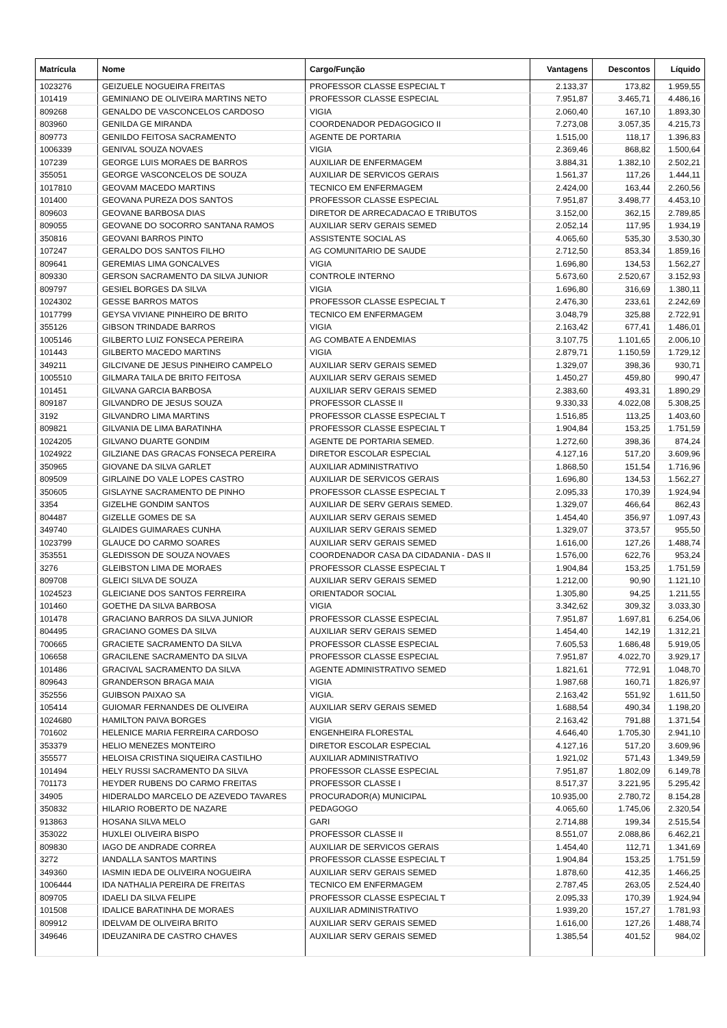| Matrícula | Nome | Cargo/Função | Vantagens | Descontos | Líquido |
| --- | --- | --- | --- | --- | --- |
| 1023276 | GEIZUELE NOGUEIRA FREITAS | PROFESSOR CLASSE ESPECIAL T | 2.133,37 | 173,82 | 1.959,55 |
| 101419 | GEMINIANO DE OLIVEIRA MARTINS NETO | PROFESSOR CLASSE ESPECIAL | 7.951,87 | 3.465,71 | 4.486,16 |
| 809268 | GENALDO DE VASCONCELOS CARDOSO | VIGIA | 2.060,40 | 167,10 | 1.893,30 |
| 803960 | GENILDA GE MIRANDA | COORDENADOR PEDAGOGICO II | 7.273,08 | 3.057,35 | 4.215,73 |
| 809773 | GENILDO FEITOSA SACRAMENTO | AGENTE DE PORTARIA | 1.515,00 | 118,17 | 1.396,83 |
| 1006339 | GENIVAL SOUZA NOVAES | VIGIA | 2.369,46 | 868,82 | 1.500,64 |
| 107239 | GEORGE LUIS MORAES DE BARROS | AUXILIAR DE ENFERMAGEM | 3.884,31 | 1.382,10 | 2.502,21 |
| 355051 | GEORGE VASCONCELOS DE SOUZA | AUXILIAR DE SERVICOS GERAIS | 1.561,37 | 117,26 | 1.444,11 |
| 1017810 | GEOVAM MACEDO MARTINS | TECNICO EM ENFERMAGEM | 2.424,00 | 163,44 | 2.260,56 |
| 101400 | GEOVANA PUREZA DOS SANTOS | PROFESSOR CLASSE ESPECIAL | 7.951,87 | 3.498,77 | 4.453,10 |
| 809603 | GEOVANE BARBOSA DIAS | DIRETOR DE ARRECADACAO E TRIBUTOS | 3.152,00 | 362,15 | 2.789,85 |
| 809055 | GEOVANE DO SOCORRO SANTANA RAMOS | AUXILIAR SERV GERAIS SEMED | 2.052,14 | 117,95 | 1.934,19 |
| 350816 | GEOVANI BARROS PINTO | ASSISTENTE SOCIAL AS | 4.065,60 | 535,30 | 3.530,30 |
| 107247 | GERALDO DOS SANTOS FILHO | AG COMUNITARIO DE SAUDE | 2.712,50 | 853,34 | 1.859,16 |
| 809641 | GEREMIAS LIMA GONCALVES | VIGIA | 1.696,80 | 134,53 | 1.562,27 |
| 809330 | GERSON SACRAMENTO DA SILVA JUNIOR | CONTROLE INTERNO | 5.673,60 | 2.520,67 | 3.152,93 |
| 809797 | GESIEL BORGES DA SILVA | VIGIA | 1.696,80 | 316,69 | 1.380,11 |
| 1024302 | GESSE BARROS MATOS | PROFESSOR CLASSE ESPECIAL T | 2.476,30 | 233,61 | 2.242,69 |
| 1017799 | GEYSA VIVIANE PINHEIRO DE BRITO | TECNICO EM ENFERMAGEM | 3.048,79 | 325,88 | 2.722,91 |
| 355126 | GIBSON TRINDADE BARROS | VIGIA | 2.163,42 | 677,41 | 1.486,01 |
| 1005146 | GILBERTO LUIZ FONSECA PEREIRA | AG COMBATE A ENDEMIAS | 3.107,75 | 1.101,65 | 2.006,10 |
| 101443 | GILBERTO MACEDO MARTINS | VIGIA | 2.879,71 | 1.150,59 | 1.729,12 |
| 349211 | GILCIVANE DE JESUS PINHEIRO CAMPELO | AUXILIAR SERV GERAIS SEMED | 1.329,07 | 398,36 | 930,71 |
| 1005510 | GILMARA TAILA DE BRITO FEITOSA | AUXILIAR SERV GERAIS SEMED | 1.450,27 | 459,80 | 990,47 |
| 101451 | GILVANA GARCIA BARBOSA | AUXILIAR SERV GERAIS SEMED | 2.383,60 | 493,31 | 1.890,29 |
| 809187 | GILVANDRO DE JESUS SOUZA | PROFESSOR CLASSE II | 9.330,33 | 4.022,08 | 5.308,25 |
| 3192 | GILVANDRO LIMA MARTINS | PROFESSOR CLASSE ESPECIAL T | 1.516,85 | 113,25 | 1.403,60 |
| 809821 | GILVANIA DE LIMA BARATINHA | PROFESSOR CLASSE ESPECIAL T | 1.904,84 | 153,25 | 1.751,59 |
| 1024205 | GILVANO DUARTE GONDIM | AGENTE DE PORTARIA SEMED. | 1.272,60 | 398,36 | 874,24 |
| 1024922 | GILZIANE DAS GRACAS FONSECA PEREIRA | DIRETOR ESCOLAR ESPECIAL | 4.127,16 | 517,20 | 3.609,96 |
| 350965 | GIOVANE DA SILVA GARLET | AUXILIAR ADMINISTRATIVO | 1.868,50 | 151,54 | 1.716,96 |
| 809509 | GIRLAINE DO VALE LOPES CASTRO | AUXILIAR DE SERVICOS GERAIS | 1.696,80 | 134,53 | 1.562,27 |
| 350605 | GISLAYNE SACRAMENTO DE PINHO | PROFESSOR CLASSE ESPECIAL T | 2.095,33 | 170,39 | 1.924,94 |
| 3354 | GIZELHE GONDIM SANTOS | AUXILIAR DE SERV GERAIS SEMED. | 1.329,07 | 466,64 | 862,43 |
| 804487 | GIZELLE GOMES DE SA | AUXILIAR SERV GERAIS SEMED | 1.454,40 | 356,97 | 1.097,43 |
| 349740 | GLAIDES GUIMARAES CUNHA | AUXILIAR SERV GERAIS SEMED | 1.329,07 | 373,57 | 955,50 |
| 1023799 | GLAUCE DO CARMO SOARES | AUXILIAR SERV GERAIS SEMED | 1.616,00 | 127,26 | 1.488,74 |
| 353551 | GLEDISSON DE SOUZA NOVAES | COORDENADOR CASA DA CIDADANIA - DAS II | 1.576,00 | 622,76 | 953,24 |
| 3276 | GLEIBSTON LIMA DE MORAES | PROFESSOR CLASSE ESPECIAL T | 1.904,84 | 153,25 | 1.751,59 |
| 809708 | GLEICI SILVA DE SOUZA | AUXILIAR SERV GERAIS SEMED | 1.212,00 | 90,90 | 1.121,10 |
| 1024523 | GLEICIANE DOS SANTOS FERREIRA | ORIENTADOR SOCIAL | 1.305,80 | 94,25 | 1.211,55 |
| 101460 | GOETHE DA SILVA BARBOSA | VIGIA | 3.342,62 | 309,32 | 3.033,30 |
| 101478 | GRACIANO BARROS DA SILVA JUNIOR | PROFESSOR CLASSE ESPECIAL | 7.951,87 | 1.697,81 | 6.254,06 |
| 804495 | GRACIANO GOMES DA SILVA | AUXILIAR SERV GERAIS SEMED | 1.454,40 | 142,19 | 1.312,21 |
| 700665 | GRACIETE SACRAMENTO DA SILVA | PROFESSOR CLASSE ESPECIAL | 7.605,53 | 1.686,48 | 5.919,05 |
| 106658 | GRACILENE SACRAMENTO DA SILVA | PROFESSOR CLASSE ESPECIAL | 7.951,87 | 4.022,70 | 3.929,17 |
| 101486 | GRACIVAL SACRAMENTO DA SILVA | AGENTE ADMINISTRATIVO SEMED | 1.821,61 | 772,91 | 1.048,70 |
| 809643 | GRANDERSON BRAGA MAIA | VIGIA | 1.987,68 | 160,71 | 1.826,97 |
| 352556 | GUIBSON PAIXAO SA | VIGIA. | 2.163,42 | 551,92 | 1.611,50 |
| 105414 | GUIOMAR FERNANDES DE OLIVEIRA | AUXILIAR SERV GERAIS SEMED | 1.688,54 | 490,34 | 1.198,20 |
| 1024680 | HAMILTON PAIVA BORGES | VIGIA | 2.163,42 | 791,88 | 1.371,54 |
| 701602 | HELENICE MARIA FERREIRA CARDOSO | ENGENHEIRA FLORESTAL | 4.646,40 | 1.705,30 | 2.941,10 |
| 353379 | HELIO MENEZES MONTEIRO | DIRETOR ESCOLAR ESPECIAL | 4.127,16 | 517,20 | 3.609,96 |
| 355577 | HELOISA CRISTINA SIQUEIRA CASTILHO | AUXILIAR ADMINISTRATIVO | 1.921,02 | 571,43 | 1.349,59 |
| 101494 | HELY RUSSI SACRAMENTO DA SILVA | PROFESSOR CLASSE ESPECIAL | 7.951,87 | 1.802,09 | 6.149,78 |
| 701173 | HEYDER RUBENS DO CARMO FREITAS | PROFESSOR CLASSE I | 8.517,37 | 3.221,95 | 5.295,42 |
| 34905 | HIDERALDO MARCELO DE AZEVEDO TAVARES | PROCURADOR(A) MUNICIPAL | 10.935,00 | 2.780,72 | 8.154,28 |
| 350832 | HILARIO ROBERTO DE NAZARE | PEDAGOGO | 4.065,60 | 1.745,06 | 2.320,54 |
| 913863 | HOSANA SILVA MELO | GARI | 2.714,88 | 199,34 | 2.515,54 |
| 353022 | HUXLEI OLIVEIRA BISPO | PROFESSOR CLASSE II | 8.551,07 | 2.088,86 | 6.462,21 |
| 809830 | IAGO DE ANDRADE CORREA | AUXILIAR DE SERVICOS GERAIS | 1.454,40 | 112,71 | 1.341,69 |
| 3272 | IANDALLA SANTOS MARTINS | PROFESSOR CLASSE ESPECIAL T | 1.904,84 | 153,25 | 1.751,59 |
| 349360 | IASMIN IEDA DE OLIVEIRA NOGUEIRA | AUXILIAR SERV GERAIS SEMED | 1.878,60 | 412,35 | 1.466,25 |
| 1006444 | IDA NATHALIA PEREIRA DE FREITAS | TECNICO EM ENFERMAGEM | 2.787,45 | 263,05 | 2.524,40 |
| 809705 | IDAELI DA SILVA FELIPE | PROFESSOR CLASSE ESPECIAL T | 2.095,33 | 170,39 | 1.924,94 |
| 101508 | IDALICE BARATINHA DE MORAES | AUXILIAR ADMINISTRATIVO | 1.939,20 | 157,27 | 1.781,93 |
| 809912 | IDELVAM DE OLIVEIRA BRITO | AUXILIAR SERV GERAIS SEMED | 1.616,00 | 127,26 | 1.488,74 |
| 349646 | IDEUZANIRA DE CASTRO CHAVES | AUXILIAR SERV GERAIS SEMED | 1.385,54 | 401,52 | 984,02 |